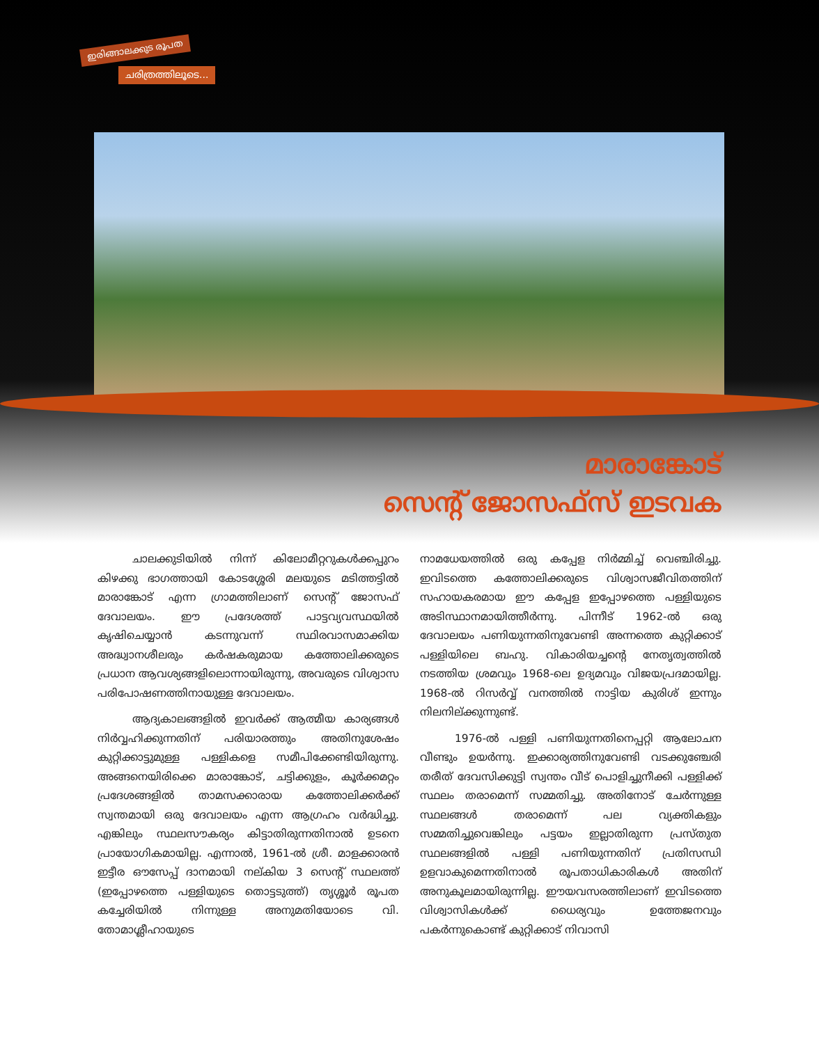ഇരിങ്ങാലക്കുട രൂപത
ചരിത്രത്തിലൂടെ...
മാരാങ്കോട്
സെന്റ് ജോസഫ്സ് ഇടവക
ചാലക്കുടിയിൽ നിന്ന് കിലോമീറ്ററുകൾക്കപ്പുറം കിഴക്കു ഭാഗത്തായി കോടശ്ശേരി മലയുടെ മടിത്തട്ടിൽ മാരാങ്കോട് എന്ന ഗ്രാമത്തിലാണ് സെന്റ് ജോസഫ് ദേവാലയം. ഈ പ്രദേശത്ത് പാട്ടവ്യവസ്ഥയിൽ കൃഷിചെയ്യാൻ കടന്നുവന്ന് സ്ഥിരവാസമാക്കിയ അദ്ധ്വാനശീലരും കർഷകരുമായ കത്തോലിക്കരുടെ പ്രധാന ആവശ്യങ്ങളിലൊന്നായിരുന്നു, അവരുടെ വിശ്വാസ പരിപോഷണത്തിനായുള്ള ദേവാലയം.
ആദ്യകാലങ്ങളിൽ ഇവർക്ക് ആത്മീയ കാര്യങ്ങൾ നിർവ്വഹിക്കുന്നതിന് പരിയാരത്തും അതിനുശേഷം കുറ്റിക്കാട്ടുമുള്ള പള്ളികളെ സമീപിക്കേണ്ടിയിരുന്നു. അങ്ങനെയിരിക്കെ മാരാങ്കോട്, ചട്ടിക്കുളം, കൂർക്കമറ്റം പ്രദേശങ്ങളിൽ താമസക്കാരായ കത്തോലിക്കർക്ക് സ്വന്തമായി ഒരു ദേവാലയം എന്ന ആഗ്രഹം വർദ്ധിച്ചു. എങ്കിലും സ്ഥലസൗകര്യം കിട്ടാതിരുന്നതിനാൽ ഉടനെ പ്രായോഗികമായില്ല. എന്നാൽ, 1961-ൽ ശ്രീ. മാളക്കാരൻ ഇട്ടീര ഔസേപ്പ് ദാനമായി നല്കിയ 3 സെന്റ് സ്ഥലത്ത് (ഇപ്പോഴത്തെ പള്ളിയുടെ തൊട്ടടുത്ത്) തൃശ്ശൂർ രൂപത കച്ചേരിയിൽ നിന്നുള്ള അനുമതിയോടെ വി. തോമാശ്ലീഹായുടെ
നാമധേയത്തിൽ ഒരു കപ്പേള നിർമ്മിച്ച് വെഞ്ചിരിച്ചു. ഇവിടത്തെ കത്തോലിക്കരുടെ വിശ്വാസജീവിതത്തിന് സഹായകരമായ ഈ കപ്പേള ഇപ്പോഴത്തെ പള്ളിയുടെ അടിസ്ഥാനമായിത്തീർന്നു. പിന്നീട് 1962-ൽ ഒരു ദേവാലയം പണിയുന്നതിനുവേണ്ടി അന്നത്തെ കുറ്റിക്കാട് പള്ളിയിലെ ബഹു. വികാരിയച്ചന്റെ നേതൃത്വത്തിൽ നടത്തിയ ശ്രമവും 1968-ലെ ഉദ്യമവും വിജയപ്രദമായില്ല. 1968-ൽ റിസർവ്വ് വനത്തിൽ നാട്ടിയ കുരിശ് ഇന്നും നിലനില്ക്കുന്നുണ്ട്.
1976-ൽ പള്ളി പണിയുന്നതിനെപ്പറ്റി ആലോചന വീണ്ടും ഉയർന്നു. ഇക്കാര്യത്തിനുവേണ്ടി വടക്കുഞ്ചേരി തരീത് ദേവസിക്കുട്ടി സ്വന്തം വീട് പൊളിച്ചുനീക്കി പള്ളിക്ക് സ്ഥലം തരാമെന്ന് സമ്മതിച്ചു. അതിനോട് ചേർന്നുള്ള സ്ഥലങ്ങൾ തരാമെന്ന് പല വ്യക്തികളും സമ്മതിച്ചുവെങ്കിലും പട്ടയം ഇല്ലാതിരുന്ന പ്രസ്തുത സ്ഥലങ്ങളിൽ പള്ളി പണിയുന്നതിന് പ്രതിസന്ധി ഉളവാകുമെന്നതിനാൽ രൂപതാധികാരികൾ അതിന് അനുകൂലമായിരുന്നില്ല. ഈയവസരത്തിലാണ് ഇവിടത്തെ വിശ്വാസികൾക്ക് ധൈര്യവും ഉത്തേജനവും പകർന്നുകൊണ്ട് കുറ്റിക്കാട് നിവാസി